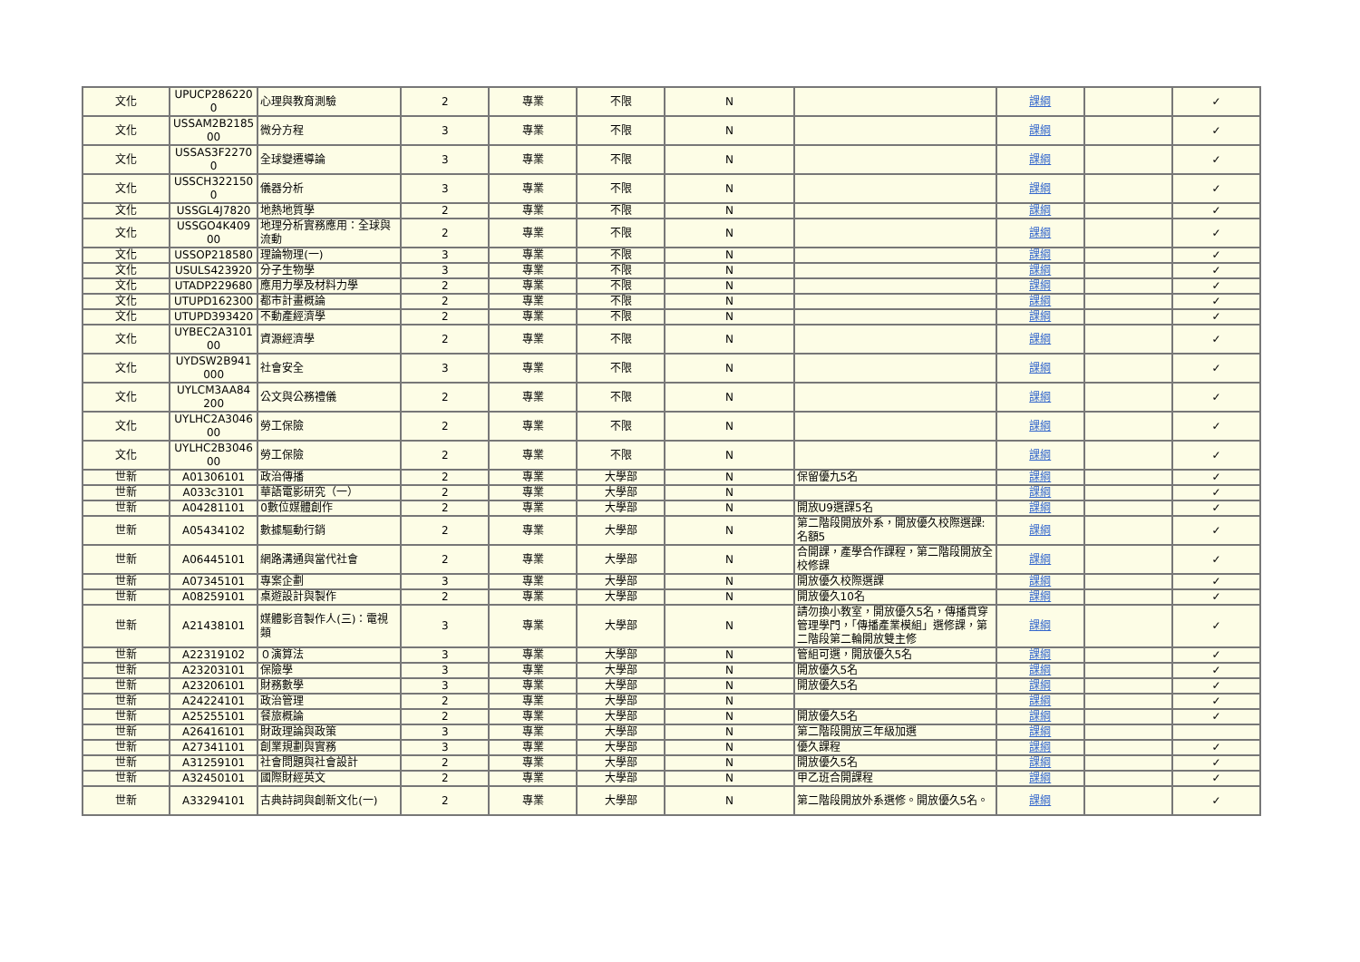| 文化 | UPUCP286220 0 | 心理與教育測驗 | 2 | 專業 | 不限 | N | | 課綱 | | ✓ |
| 文化 | USSAM2B2185 00 | 微分方程 | 3 | 專業 | 不限 | N | | 課綱 | | ✓ |
| 文化 | USSAS3F2270 0 | 全球變遷導論 | 3 | 專業 | 不限 | N | | 課綱 | | ✓ |
| 文化 | USSCH322150 0 | 儀器分析 | 3 | 專業 | 不限 | N | | 課綱 | | ✓ |
| 文化 | USSGL4J7820 | 地熱地質學 | 2 | 專業 | 不限 | N | | 課綱 | | ✓ |
| 文化 | USSGO4K409 00 | 地理分析實務應用：全球與流動 | 2 | 專業 | 不限 | N | | 課綱 | | ✓ |
| 文化 | USSOP218580 | 理論物理(一) | 3 | 專業 | 不限 | N | | 課綱 | | ✓ |
| 文化 | USULS423920 | 分子生物學 | 3 | 專業 | 不限 | N | | 課綱 | | ✓ |
| 文化 | UTADP229680 | 應用力學及材料力學 | 2 | 專業 | 不限 | N | | 課綱 | | ✓ |
| 文化 | UTUPD162300 | 都市計畫概論 | 2 | 專業 | 不限 | N | | 課綱 | | ✓ |
| 文化 | UTUPD393420 | 不動產經濟學 | 2 | 專業 | 不限 | N | | 課綱 | | ✓ |
| 文化 | UYBEC2A3101 00 | 資源經濟學 | 2 | 專業 | 不限 | N | | 課綱 | | ✓ |
| 文化 | UYDSW2B941 000 | 社會安全 | 3 | 專業 | 不限 | N | | 課綱 | | ✓ |
| 文化 | UYLCM3AA84 200 | 公文與公務禮儀 | 2 | 專業 | 不限 | N | | 課綱 | | ✓ |
| 文化 | UYLHC2A3046 00 | 勞工保險 | 2 | 專業 | 不限 | N | | 課綱 | | ✓ |
| 文化 | UYLHC2B3046 00 | 勞工保險 | 2 | 專業 | 不限 | N | | 課綱 | | ✓ |
| 世新 | A01306101 | 政治傳播 | 2 | 專業 | 大學部 | N | 保留優九5名 | 課綱 | | ✓ |
| 世新 | A033c3101 | 華語電影研究（一） | 2 | 專業 | 大學部 | N | | 課綱 | | ✓ |
| 世新 | A04281101 | 0數位媒體創作 | 2 | 專業 | 大學部 | N | 開放U9選課5名 | 課綱 | | ✓ |
| 世新 | A05434102 | 數據驅動行銷 | 2 | 專業 | 大學部 | N | 第二階段開放外系，開放優久校際選課:名額5 | 課綱 | | ✓ |
| 世新 | A06445101 | 網路溝通與當代社會 | 2 | 專業 | 大學部 | N | 合開課，產學合作課程，第二階段開放全校修課 | 課綱 | | ✓ |
| 世新 | A07345101 | 專案企劃 | 3 | 專業 | 大學部 | N | 開放優久校際選課 | 課綱 | | ✓ |
| 世新 | A08259101 | 桌遊設計與製作 | 2 | 專業 | 大學部 | N | 開放優久10名 | 課綱 | | ✓ |
| 世新 | A21438101 | 媒體影音製作人(三)：電視類 | 3 | 專業 | 大學部 | N | 請勿換小教室，開放優久5名，傳播貫穿管理學門，「傳播產業模組」選修課，第二階段第二輪開放雙主修 | 課綱 | | ✓ |
| 世新 | A22319102 | ０演算法 | 3 | 專業 | 大學部 | N | 管組可選，開放優久5名 | 課綱 | | ✓ |
| 世新 | A23203101 | 保險學 | 3 | 專業 | 大學部 | N | 開放優久5名 | 課綱 | | ✓ |
| 世新 | A23206101 | 財務數學 | 3 | 專業 | 大學部 | N | 開放優久5名 | 課綱 | | ✓ |
| 世新 | A24224101 | 政治管理 | 2 | 專業 | 大學部 | N | | 課綱 | | ✓ |
| 世新 | A25255101 | 餐旅概論 | 2 | 專業 | 大學部 | N | 開放優久5名 | 課綱 | | ✓ |
| 世新 | A26416101 | 財政理論與政策 | 3 | 專業 | 大學部 | N | 第二階段開放三年級加選 | 課綱 | | |
| 世新 | A27341101 | 創業規劃與實務 | 3 | 專業 | 大學部 | N | 優久課程 | 課綱 | | ✓ |
| 世新 | A31259101 | 社會問題與社會設計 | 2 | 專業 | 大學部 | N | 開放優久5名 | 課綱 | | ✓ |
| 世新 | A32450101 | 國際財經英文 | 2 | 專業 | 大學部 | N | 甲乙班合開課程 | 課綱 | | ✓ |
| 世新 | A33294101 | 古典詩詞與創新文化(一) | 2 | 專業 | 大學部 | N | 第二階段開放外系選修。開放優久5名。 | 課綱 | | ✓ |